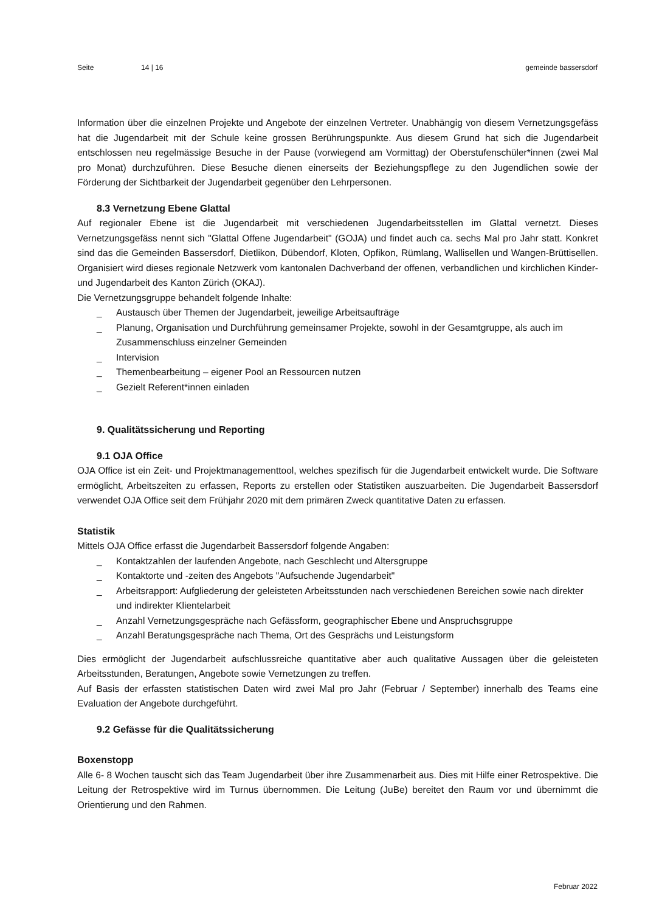Seite 14 | 16 gemeinde bassersdorf
Information über die einzelnen Projekte und Angebote der einzelnen Vertreter. Unabhängig von diesem Vernetzungsgefäss hat die Jugendarbeit mit der Schule keine grossen Berührungspunkte. Aus diesem Grund hat sich die Jugendarbeit entschlossen neu regelmässige Besuche in der Pause (vorwiegend am Vormittag) der Oberstufenschüler*innen (zwei Mal pro Monat) durchzuführen. Diese Besuche dienen einerseits der Beziehungspflege zu den Jugendlichen sowie der Förderung der Sichtbarkeit der Jugendarbeit gegenüber den Lehrpersonen.
8.3 Vernetzung Ebene Glattal
Auf regionaler Ebene ist die Jugendarbeit mit verschiedenen Jugendarbeitsstellen im Glattal vernetzt. Dieses Vernetzungsgefäss nennt sich "Glattal Offene Jugendarbeit" (GOJA) und findet auch ca. sechs Mal pro Jahr statt. Konkret sind das die Gemeinden Bassersdorf, Dietlikon, Dübendorf, Kloten, Opfikon, Rümlang, Wallisellen und Wangen-Brüttisellen. Organisiert wird dieses regionale Netzwerk vom kantonalen Dachverband der offenen, verbandlichen und kirchlichen Kinder- und Jugendarbeit des Kanton Zürich (OKAJ).
Die Vernetzungsgruppe behandelt folgende Inhalte:
_ Austausch über Themen der Jugendarbeit, jeweilige Arbeitsaufträge
_ Planung, Organisation und Durchführung gemeinsamer Projekte, sowohl in der Gesamtgruppe, als auch im Zusammenschluss einzelner Gemeinden
_ Intervision
_ Themenbearbeitung – eigener Pool an Ressourcen nutzen
_ Gezielt Referent*innen einladen
9. Qualitätssicherung und Reporting
9.1 OJA Office
OJA Office ist ein Zeit- und Projektmanagementtool, welches spezifisch für die Jugendarbeit entwickelt wurde. Die Software ermöglicht, Arbeitszeiten zu erfassen, Reports zu erstellen oder Statistiken auszuarbeiten. Die Jugendarbeit Bassersdorf verwendet OJA Office seit dem Frühjahr 2020 mit dem primären Zweck quantitative Daten zu erfassen.
Statistik
Mittels OJA Office erfasst die Jugendarbeit Bassersdorf folgende Angaben:
_ Kontaktzahlen der laufenden Angebote, nach Geschlecht und Altersgruppe
_ Kontaktorte und -zeiten des Angebots "Aufsuchende Jugendarbeit"
_ Arbeitsrapport: Aufgliederung der geleisteten Arbeitsstunden nach verschiedenen Bereichen sowie nach direkter und indirekter Klientelarbeit
_ Anzahl Vernetzungsgespräche nach Gefässform, geographischer Ebene und Anspruchsgruppe
_ Anzahl Beratungsgespräche nach Thema, Ort des Gesprächs und Leistungsform
Dies ermöglicht der Jugendarbeit aufschlussreiche quantitative aber auch qualitative Aussagen über die geleisteten Arbeitsstunden, Beratungen, Angebote sowie Vernetzungen zu treffen.
Auf Basis der erfassten statistischen Daten wird zwei Mal pro Jahr (Februar / September) innerhalb des Teams eine Evaluation der Angebote durchgeführt.
9.2 Gefässe für die Qualitätssicherung
Boxenstopp
Alle 6- 8 Wochen tauscht sich das Team Jugendarbeit über ihre Zusammenarbeit aus. Dies mit Hilfe einer Retrospektive. Die Leitung der Retrospektive wird im Turnus übernommen. Die Leitung (JuBe) bereitet den Raum vor und übernimmt die Orientierung und den Rahmen.
Februar 2022